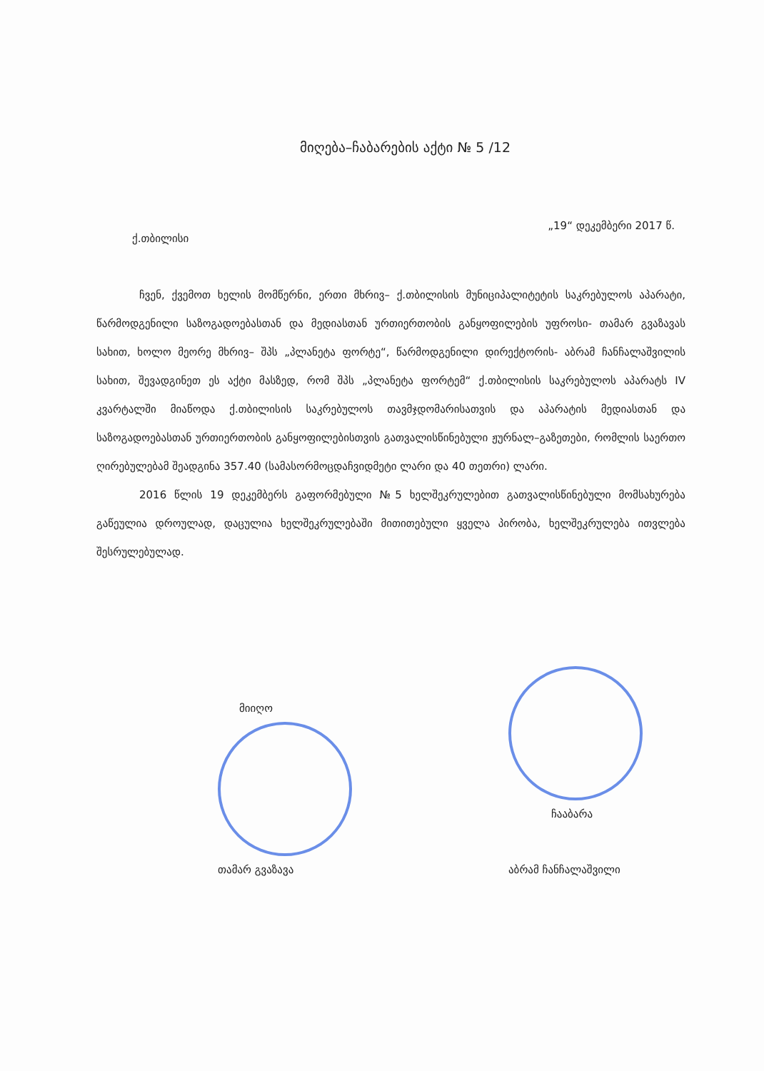მიღება–ჩაბარების აქტი № 5 /12
„19“ დეკემბერი 2017 წ.
ქ.თბილისი
ჩვენ, ქვემოთ ხელის მომწერნი, ერთი მხრივ– ქ.თბილისის მუნიციპალიტეტის საკრებულოს აპარატი, წარმოდგენილი საზოგადოებასთან და მედიასთან ურთიერთობის განყოფილების უფროსი- თამარ გვაზავას სახით, ხოლო მეორე მხრივ– შპს „პლანეტა ფორტე“, წარმოდგენილი დირექტორის- აბრამ ჩანჩალაშვილის სახით, შევადგინეთ ეს აქტი მასზედ, რომ შპს „პლანეტა ფორტემ“ ქ.თბილისის საკრებულოს აპარატს IV კვარტალში მიაწოდა ქ.თბილისის საკრებულოს თავმჯდომარისათვის და აპარატის მედიასთან და საზოგადოებასთან ურთიერთობის განყოფილებისთვის გათვალისწინებული ჟურნალ–გაზეთები, რომლის საერთო ღირებულებამ შეადგინა 357.40 (სამასორმოცდაჩვიდმეტი ლარი და 40 თეთრი) ლარი.
2016 წლის 19 დეკემბერს გაფორმებული №5 ხელშეკრულებით გათვალისწინებული მომსახურება გაწეულია დროულად, დაცულია ხელშეკრულებაში მითითებული ყველა პირობა, ხელშეკრულება ითვლება შესრულებულად.
მიიღო
თამარ გვაზავა
ჩააბარა
აბრამ ჩანჩალაშვილი